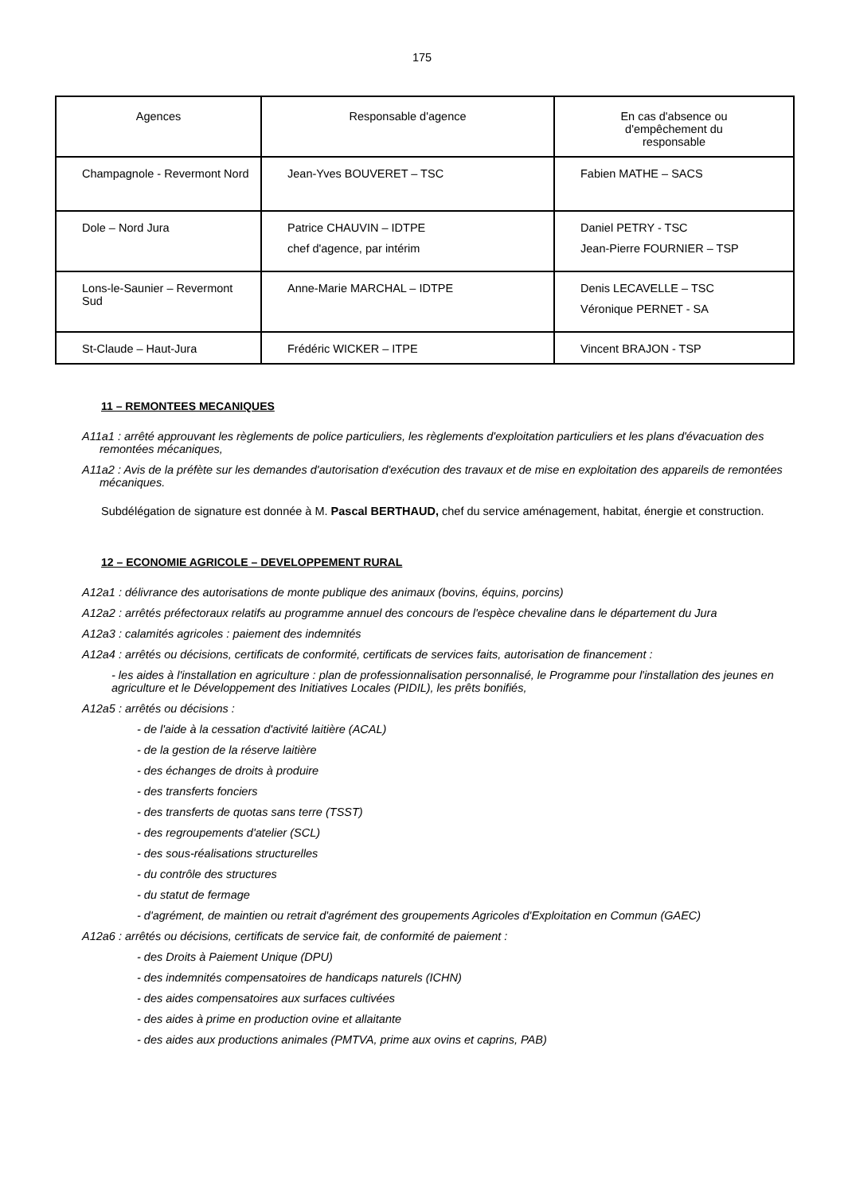175
| Agences | Responsable d'agence | En cas d'absence ou d'empêchement du responsable |
| --- | --- | --- |
| Champagnole - Revermont Nord | Jean-Yves BOUVERET – TSC | Fabien MATHE – SACS |
| Dole – Nord Jura | Patrice CHAUVIN – IDTPE chef d'agence, par intérim | Daniel PETRY - TSC Jean-Pierre FOURNIER – TSP |
| Lons-le-Saunier – Revermont Sud | Anne-Marie MARCHAL – IDTPE | Denis LECAVELLE – TSC Véronique PERNET - SA |
| St-Claude – Haut-Jura | Frédéric WICKER – ITPE | Vincent BRAJON - TSP |
11 – REMONTEES MECANIQUES
A11a1 : arrêté approuvant les règlements de police particuliers, les règlements d'exploitation particuliers et les plans d'évacuation des remontées mécaniques,
A11a2 : Avis de la préfète sur les demandes d'autorisation d'exécution des travaux et de mise en exploitation des appareils de remontées mécaniques.
Subdélégation de signature est donnée à M. Pascal BERTHAUD, chef du service aménagement, habitat, énergie et construction.
12 – ECONOMIE AGRICOLE – DEVELOPPEMENT RURAL
A12a1 : délivrance des autorisations de monte publique des animaux (bovins, équins, porcins)
A12a2 : arrêtés préfectoraux relatifs au programme annuel des concours de l'espèce chevaline dans le département du Jura
A12a3 : calamités agricoles : paiement des indemnités
A12a4 : arrêtés ou décisions, certificats de conformité, certificats de services faits, autorisation de financement :
- les aides à l'installation en agriculture : plan de professionnalisation personnalisé, le Programme pour l'installation des jeunes en agriculture et le Développement des Initiatives Locales (PIDIL), les prêts bonifiés,
A12a5 : arrêtés ou décisions :
- de l'aide à la cessation d'activité laitière (ACAL)
- de la gestion de la réserve laitière
- des échanges de droits à produire
- des transferts fonciers
- des transferts de quotas sans terre (TSST)
- des regroupements d'atelier (SCL)
- des sous-réalisations structurelles
- du contrôle des structures
- du statut de fermage
- d'agrément, de maintien ou retrait d'agrément des groupements Agricoles d'Exploitation en Commun (GAEC)
A12a6 : arrêtés ou décisions, certificats de service fait, de conformité de paiement :
- des Droits à Paiement Unique (DPU)
- des indemnités compensatoires de handicaps naturels (ICHN)
- des aides compensatoires aux surfaces cultivées
- des aides à prime en production ovine et allaitante
- des aides aux productions animales (PMTVA, prime aux ovins et caprins, PAB)